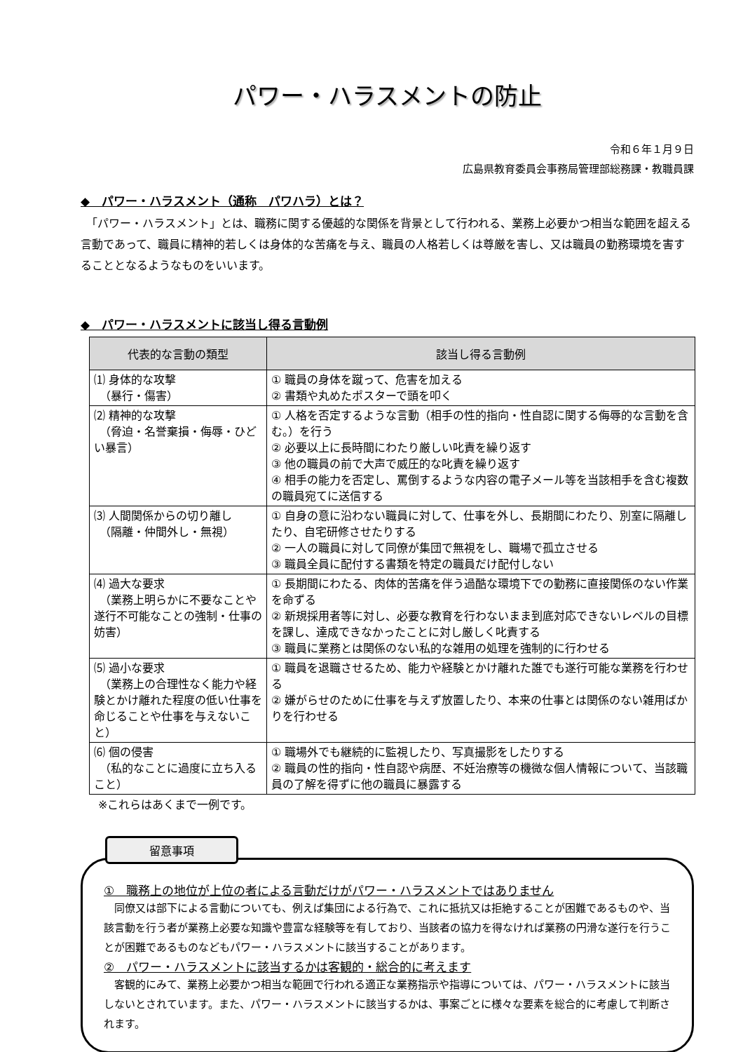パワー・ハラスメントの防止
令和６年１月９日
広島県教育委員会事務局管理部総務課・教職員課
◆　パワー・ハラスメント（通称　パワハラ）とは？
　「パワー・ハラスメント」とは、職務に関する優越的な関係を背景として行われる、業務上必要かつ相当な範囲を超える言動であって、職員に精神的若しくは身体的な苦痛を与え、職員の人格若しくは尊厳を害し、又は職員の勤務環境を害することとなるようなものをいいます。
◆　パワー・ハラスメントに該当し得る言動例
| 代表的な言動の類型 | 該当し得る言動例 |
| --- | --- |
| ⑴ 身体的な攻撃 （暴行・傷害） | ① 職員の身体を蹴って、危害を加える ② 書類や丸めたポスターで頭を叩く |
| ⑵ 精神的な攻撃 （脅迫・名誉棄損・侮辱・ひどい暴言） | ① 人格を否定するような言動（相手の性的指向・性自認に関する侮辱的な言動を含む。）を行う ② 必要以上に長時間にわたり厳しい叱責を繰り返す ③ 他の職員の前で大声で威圧的な叱責を繰り返す ④ 相手の能力を否定し、罵倒するような内容の電子メール等を当該相手を含む複数の職員宛てに送信する |
| ⑶ 人間関係からの切り離し （隔離・仲間外し・無視） | ① 自身の意に沿わない職員に対して、仕事を外し、長期間にわたり、別室に隔離したり、自宅研修させたりする ② 一人の職員に対して同僚が集団で無視をし、職場で孤立させる ③ 職員全員に配付する書類を特定の職員だけ配付しない |
| ⑷ 過大な要求 （業務上明らかに不要なことや遂行不可能なことの強制・仕事の妨害） | ① 長期間にわたる、肉体的苦痛を伴う過酷な環境下での勤務に直接関係のない作業を命ずる ② 新規採用者等に対し、必要な教育を行わないまま到底対応できないレベルの目標を課し、達成できなかったことに対し厳しく叱責する ③ 職員に業務とは関係のない私的な雑用の処理を強制的に行わせる |
| ⑸ 過小な要求 （業務上の合理性なく能力や経験とかけ離れた程度の低い仕事を命じることや仕事を与えないこと） | ① 職員を退職させるため、能力や経験とかけ離れた誰でも遂行可能な業務を行わせる ② 嫌がらせのために仕事を与えず放置したり、本来の仕事とは関係のない雑用ばかりを行わせる |
| ⑹ 個の侵害 （私的なことに過度に立ち入ること） | ① 職場外でも継続的に監視したり、写真撮影をしたりする ② 職員の性的指向・性自認や病歴、不妊治療等の機微な個人情報について、当該職員の了解を得ずに他の職員に暴露する |
※これらはあくまで一例です。
留意事項
①　職務上の地位が上位の者による言動だけがパワー・ハラスメントではありません
　同僚又は部下による言動についても、例えば集団による行為で、これに抵抗又は拒絶することが困難であるものや、当該言動を行う者が業務上必要な知識や豊富な経験等を有しており、当該者の協力を得なければ業務の円滑な遂行を行うことが困難であるものなどもパワー・ハラスメントに該当することがあります。
②　パワー・ハラスメントに該当するかは客観的・総合的に考えます
　客観的にみて、業務上必要かつ相当な範囲で行われる適正な業務指示や指導については、パワー・ハラスメントに該当しないとされています。また、パワー・ハラスメントに該当するかは、事案ごとに様々な要素を総合的に考慮して判断されます。